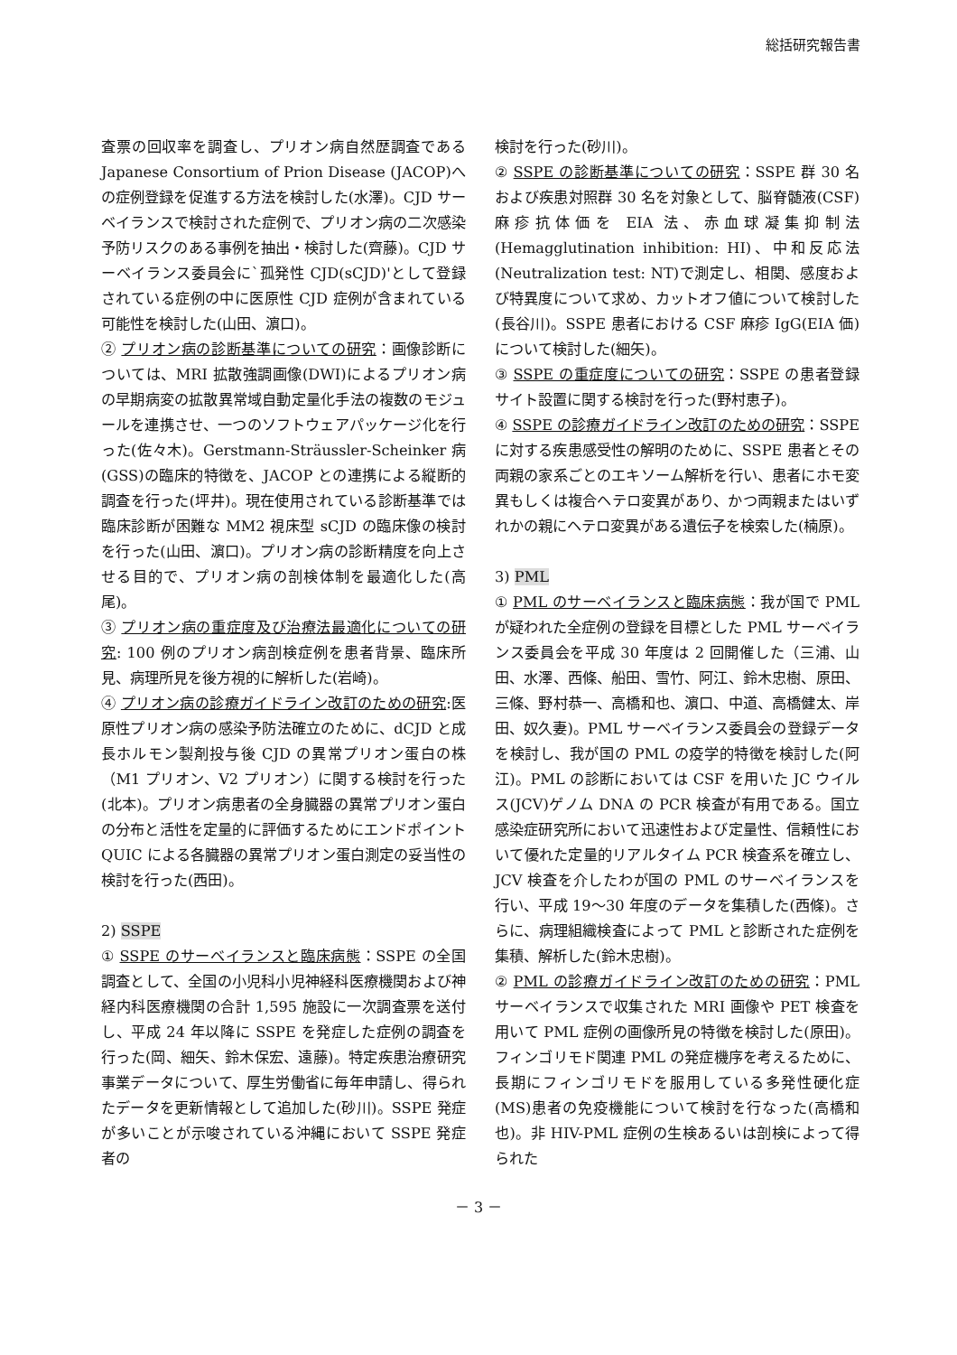総括研究報告書
査票の回収率を調査し、プリオン病自然歴調査である Japanese Consortium of Prion Disease (JACOP)への症例登録を促進する方法を検討した(水澤)。CJD サーベイランスで検討された症例で、プリオン病の二次感染予防リスクのある事例を抽出・検討した(齊藤)。CJD サーベイランス委員会に`孤発性 CJD(sCJD)'として登録されている症例の中に医原性 CJD 症例が含まれている可能性を検討した(山田、濵口)。
② プリオン病の診断基準についての研究：画像診断については、MRI 拡散強調画像(DWI)によるプリオン病の早期病変の拡散異常域自動定量化手法の複数のモジュールを連携させ、一つのソフトウェアパッケージ化を行った(佐々木)。Gerstmann-Sträussler-Scheinker 病(GSS)の臨床的特徴を、JACOP との連携による縦断的調査を行った(坪井)。現在使用されている診断基準では臨床診断が困難な MM2 視床型 sCJD の臨床像の検討を行った(山田、濵口)。プリオン病の診断精度を向上させる目的で、プリオン病の剖検体制を最適化した(高尾)。
③ プリオン病の重症度及び治療法最適化についての研究: 100 例のプリオン病剖検症例を患者背景、臨床所見、病理所見を後方視的に解析した(岩崎)。
④ プリオン病の診療ガイドライン改訂のための研究:医原性プリオン病の感染予防法確立のために、dCJD と成長ホルモン製剤投与後 CJD の異常プリオン蛋白の株（M1 プリオン、V2 プリオン）に関する検討を行った(北本)。プリオン病患者の全身臓器の異常プリオン蛋白の分布と活性を定量的に評価するためにエンドポイント QUIC による各臓器の異常プリオン蛋白測定の妥当性の検討を行った(西田)。
2) SSPE
① SSPE のサーベイランスと臨床病態：SSPE の全国調査として、全国の小児科小児神経科医療機関および神経内科医療機関の合計 1,595 施設に一次調査票を送付し、平成 24 年以降に SSPE を発症した症例の調査を行った(岡、細矢、鈴木保宏、遠藤)。特定疾患治療研究事業データについて、厚生労働省に毎年申請し、得られたデータを更新情報として追加した(砂川)。SSPE 発症が多いことが示唆されている沖縄において SSPE 発症者の
検討を行った(砂川)。
② SSPE の診断基準についての研究：SSPE 群 30 名および疾患対照群 30 名を対象として、脳脊髄液(CSF)麻疹抗体価を EIA 法、赤血球凝集抑制法(Hemagglutination inhibition: HI)、中和反応法(Neutralization test: NT)で測定し、相関、感度および特異度について求め、カットオフ値について検討した(長谷川)。SSPE 患者における CSF 麻疹 IgG(EIA 価)について検討した(細矢)。
③ SSPE の重症度についての研究：SSPE の患者登録サイト設置に関する検討を行った(野村恵子)。
④ SSPE の診療ガイドライン改訂のための研究：SSPE に対する疾患感受性の解明のために、SSPE 患者とその両親の家系ごとのエキソーム解析を行い、患者にホモ変異もしくは複合ヘテロ変異があり、かつ両親またはいずれかの親にヘテロ変異がある遺伝子を検索した(楠原)。
3) PML
① PML のサーベイランスと臨床病態：我が国で PML が疑われた全症例の登録を目標とした PML サーベイランス委員会を平成 30 年度は 2 回開催した（三浦、山田、水澤、西條、船田、雪竹、阿江、鈴木忠樹、原田、三條、野村恭一、高橋和也、濵口、中道、高橋健太、岸田、奴久妻)。PML サーベイランス委員会の登録データを検討し、我が国の PML の疫学的特徴を検討した(阿江)。PML の診断においては CSF を用いた JC ウイルス(JCV)ゲノム DNA の PCR 検査が有用である。国立感染症研究所において迅速性および定量性、信頼性において優れた定量的リアルタイム PCR 検査系を確立し、JCV 検査を介したわが国の PML のサーベイランスを行い、平成 19～30 年度のデータを集積した(西條)。さらに、病理組織検査によって PML と診断された症例を集積、解析した(鈴木忠樹)。
② PML の診療ガイドライン改訂のための研究：PML サーベイランスで収集された MRI 画像や PET 検査を用いて PML 症例の画像所見の特徴を検討した(原田)。フィンゴリモド関連 PML の発症機序を考えるために、長期にフィンゴリモドを服用している多発性硬化症(MS)患者の免疫機能について検討を行なった(高橋和也)。非 HIV-PML 症例の生検あるいは剖検によって得られた
－ 3 －